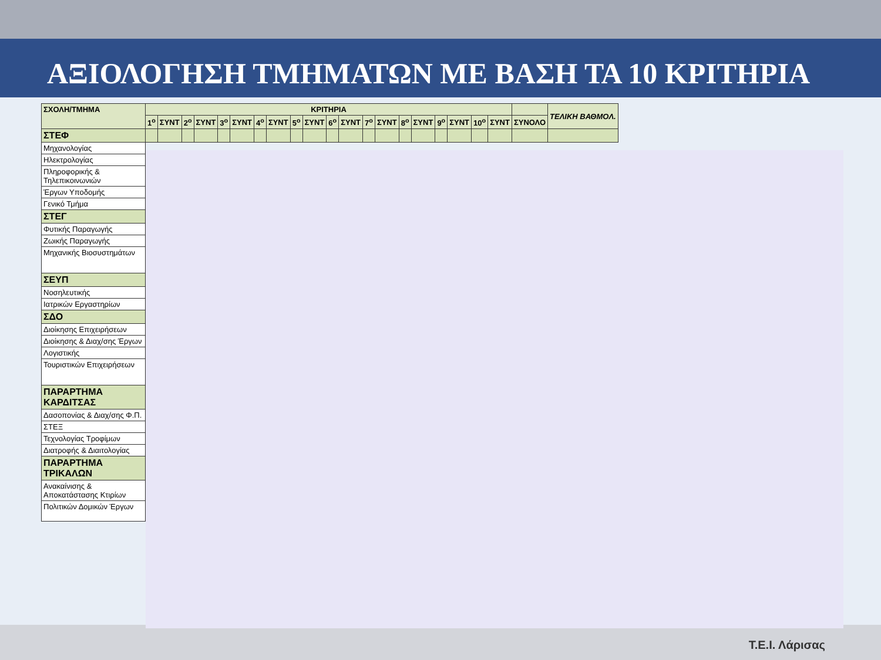ΑΞΙΟΛΟΓΗΣΗ ΤΜΗΜΑΤΩΝ ΜΕ ΒΑΣΗ ΤΑ 10 ΚΡΙΤΗΡΙΑ
| ΣΧΟΛΗ/ΤΜΗΜΑ | ΚΡΙΤΗΡΙΑ | | | | | | | | | | | | | | | | | | | | | ΤΕΛΙΚΗ ΒΑΘΜΟΛ. |
| --- | --- | --- | --- | --- | --- | --- | --- | --- | --- | --- | --- | --- | --- | --- | --- | --- | --- | --- | --- | --- | --- | --- |
| | 1<sup>ο</sup> | ΣΥΝΤ | 2<sup>ο</sup> | ΣΥΝΤ | 3<sup>ο</sup> | ΣΥΝΤ | 4<sup>ο</sup> | ΣΥΝΤ | 5<sup>ο</sup> | ΣΥΝΤ | 6<sup>ο</sup> | ΣΥΝΤ | 7<sup>ο</sup> | ΣΥΝΤ | 8<sup>ο</sup> | ΣΥΝΤ | 9<sup>ο</sup> | ΣΥΝΤ | 10<sup>ο</sup> | ΣΥΝΤ | ΣΥΝΟΛΟ | |
| ΣΤΕΦ | | | | | | | | | | | | | | | | | | | | | | |
| Μηχανολογίας | | | | | | | | | | | | | | | | | | | | | | |
| Ηλεκτρολογίας | | | | | | | | | | | | | | | | | | | | | | |
| Πληροφορικής & Τηλεπικοινωνιών | | | | | | | | | | | | | | | | | | | | | | |
| Έργων Υποδομής | | | | | | | | | | | | | | | | | | | | | | |
| Γενικό Τμήμα | | | | | | | | | | | | | | | | | | | | | | |
| ΣΤΕΓ | | | | | | | | | | | | | | | | | | | | | | |
| Φυτικής Παραγωγής | | | | | | | | | | | | | | | | | | | | | | |
| Ζωικής Παραγωγής | | | | | | | | | | | | | | | | | | | | | | |
| Μηχανικής Βιοσυστημάτων | | | | | | | | | | | | | | | | | | | | | | |
| ΣΕΥΠ | | | | | | | | | | | | | | | | | | | | | | |
| Νοσηλευτικής | | | | | | | | | | | | | | | | | | | | | | |
| Ιατρικών Εργαστηρίων | | | | | | | | | | | | | | | | | | | | | | |
| ΣΔΟ | | | | | | | | | | | | | | | | | | | | | | |
| Διοίκησης Επιχειρήσεων | | | | | | | | | | | | | | | | | | | | | | |
| Διοίκησης & Διαχ/σης Έργων | | | | | | | | | | | | | | | | | | | | | | |
| Λογιστικής | | | | | | | | | | | | | | | | | | | | | | |
| Τουριστικών Επιχειρήσεων | | | | | | | | | | | | | | | | | | | | | | |
| ΠΑΡΑΡΤΗΜΑ ΚΑΡΔΙΤΣΑΣ | | | | | | | | | | | | | | | | | | | | | | |
| Δασοπονίας & Διαχ/σης Φ.Π. | | | | | | | | | | | | | | | | | | | | | | |
| ΣΤΕΞ | | | | | | | | | | | | | | | | | | | | | | |
| Τεχνολογίας Τροφίμων | | | | | | | | | | | | | | | | | | | | | | |
| Διατροφής & Διαιτολογίας | | | | | | | | | | | | | | | | | | | | | | |
| ΠΑΡΑΡΤΗΜΑ ΤΡΙΚΑΛΩΝ | | | | | | | | | | | | | | | | | | | | | | |
| Ανακαίνισης & Αποκατάστασης Κτιρίων | | | | | | | | | | | | | | | | | | | | | | |
| Πολιτικών Δομικών Έργων | | | | | | | | | | | | | | | | | | | | | | |
Τ.Ε.Ι. Λάρισας